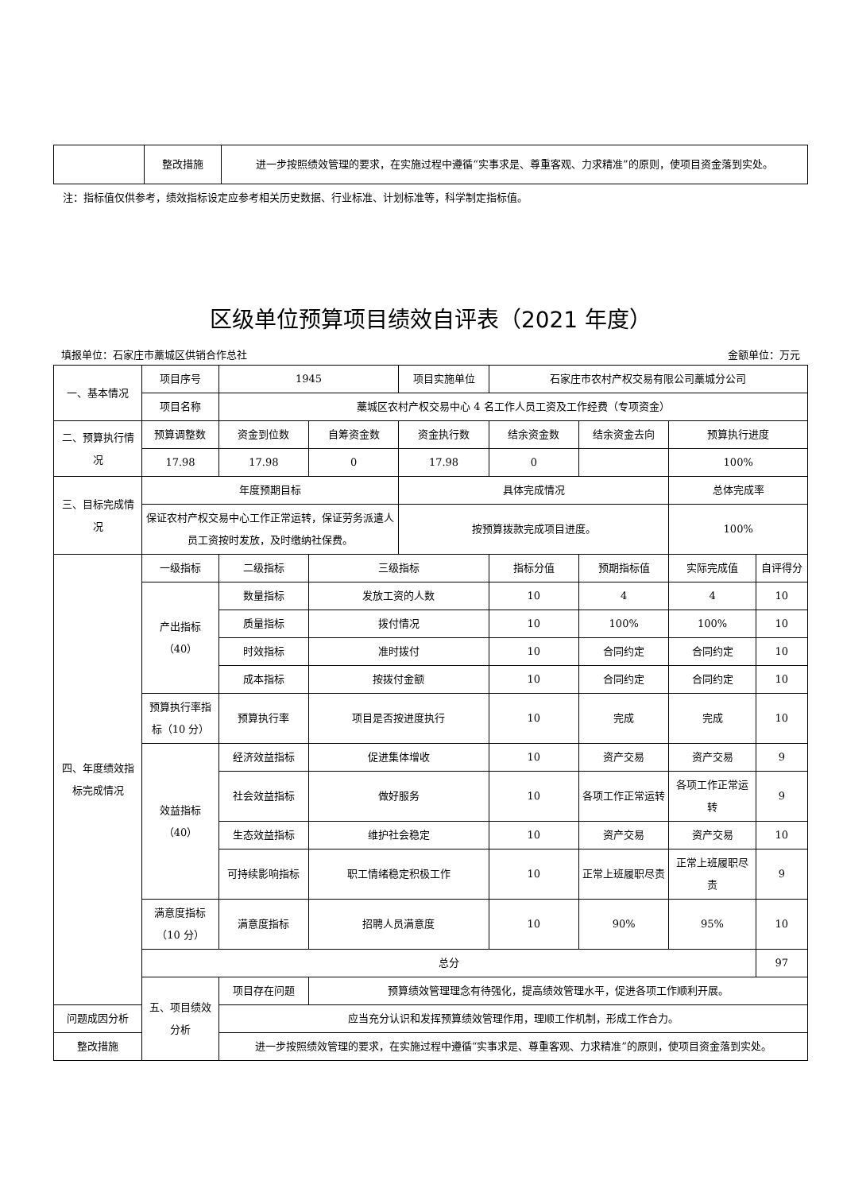| | 整改措施 | 进一步按照绩效管理的要求，在实施过程中遵循“实事求是、尊重客观、力求精准”的原则，使项目资金落到实处。 |
注：指标值仅供参考，绩效指标设定应参考相关历史数据、行业标准、计划标准等，科学制定指标值。
区级单位预算项目绩效自评表（2021 年度）
填报单位：石家庄市藁城区供销合作总社 金额单位：万元
| 一、基本情况 | 项目序号 | 1945 | | 项目实施单位 | 石家庄市农村产权交易有限公司藁城分公司 | | | |
| | 项目名称 | 藁城区农村产权交易中心 4 名工作人员工资及工作经费（专项资金） | | | | | | |
| 二、预算执行情况 | 预算调整数 | 资金到位数 | 自筹资金数 | 资金执行数 | 结余资金数 | 结余资金去向 | 预算执行进度 | |
| | 17.98 | 17.98 | 0 | 17.98 | 0 | | 100% | |
| 三、目标完成情况 | 年度预期目标 | | | 具体完成情况 | | | 总体完成率 | |
| | 保证农村产权交易中心工作正常运转，保证劳务派遣人员工资按时发放，及时缴纳社保费。 | | | 按预算拨款完成项目进度。 | | | 100% | |
| 四、年度绩效指标完成情况 | 一级指标 | 二级指标 | 三级指标 | | 指标分值 | 预期指标值 | 实际完成值 | 自评得分 |
| | 产出指标（40） | 数量指标 | 发放工资的人数 | | 10 | 4 | 4 | 10 |
| | | 质量指标 | 拨付情况 | | 10 | 100% | 100% | 10 |
| | | 时效指标 | 准时拨付 | | 10 | 合同约定 | 合同约定 | 10 |
| | | 成本指标 | 按拨付金额 | | 10 | 合同约定 | 合同约定 | 10 |
| | 预算执行率指标（10 分） | 预算执行率 | 项目是否按进度执行 | | 10 | 完成 | 完成 | 10 |
| | 效益指标（40） | 经济效益指标 | 促进集体增收 | | 10 | 资产交易 | 资产交易 | 9 |
| | | 社会效益指标 | 做好服务 | | 10 | 各项工作正常运转 | 各项工作正常运转 | 9 |
| | | 生态效益指标 | 维护社会稳定 | | 10 | 资产交易 | 资产交易 | 10 |
| | | 可持续影响指标 | 职工情绪稳定积极工作 | | 10 | 正常上班履职尽责 | 正常上班履职尽责 | 9 |
| | 满意度指标（10 分） | 满意度指标 | 招聘人员满意度 | | 10 | 90% | 95% | 10 |
| | 总分 | | | | | | | 97 |
| | 五、项目绩效分析 | 项目存在问题 | 预算绩效管理理念有待强化，提高绩效管理水平，促进各项工作顺利开展。 | | | | | |
| 问题成因分析 | | 应当充分认识和发挥预算绩效管理作用，理顺工作机制，形成工作合力。 | | | | | | |
| 整改措施 | | 进一步按照绩效管理的要求，在实施过程中遵循“实事求是、尊重客观、力求精准”的原则，使项目资金落到实处。 | | | | | | |